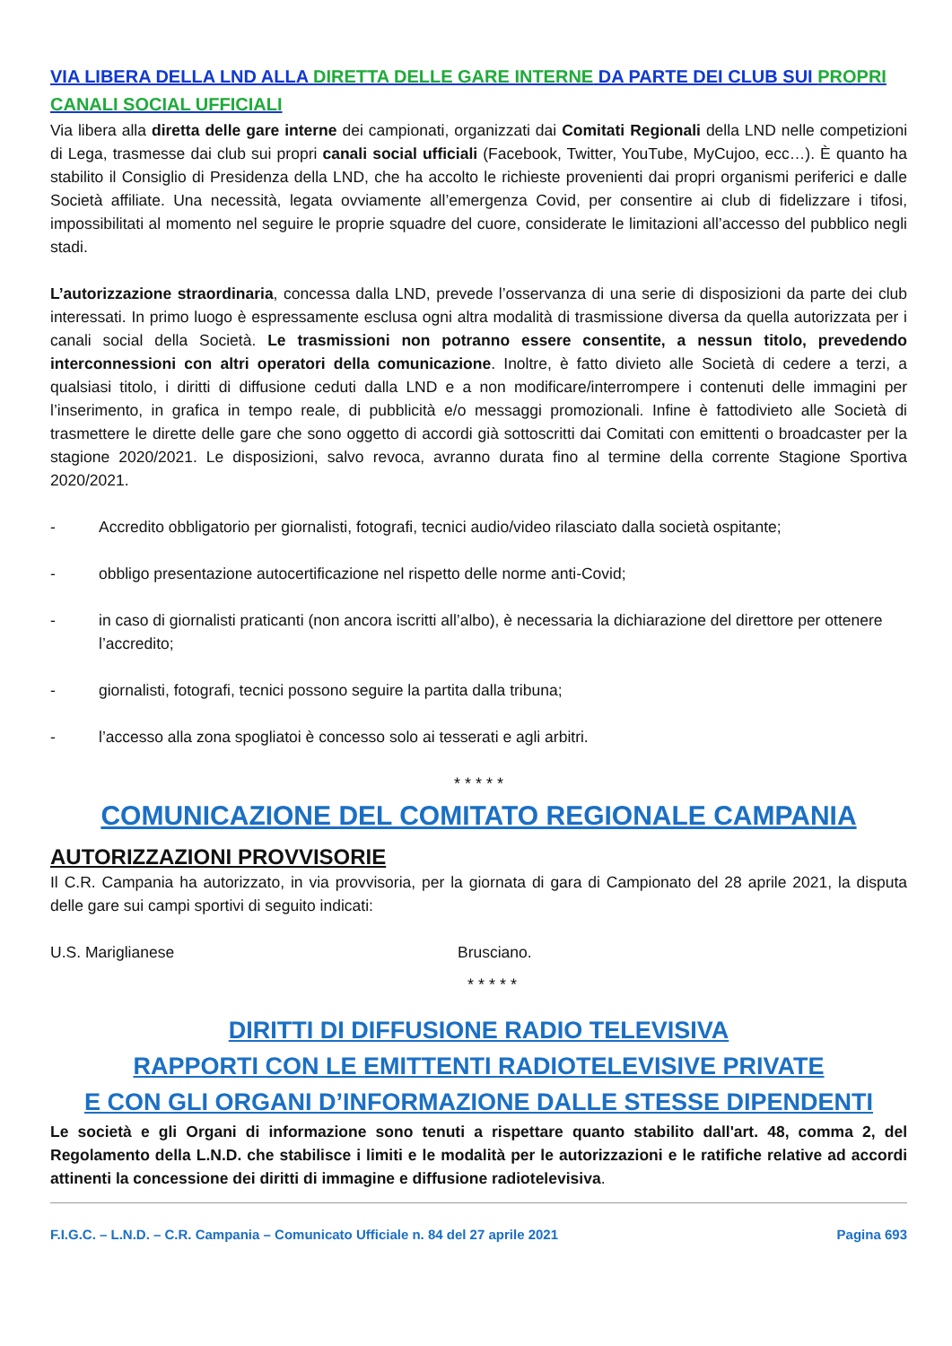VIA LIBERA DELLA LND ALLA DIRETTA DELLE GARE INTERNE DA PARTE DEI CLUB SUI PROPRI CANALI SOCIAL UFFICIALI
Via libera alla diretta delle gare interne dei campionati, organizzati dai Comitati Regionali della LND nelle competizioni di Lega, trasmesse dai club sui propri canali social ufficiali (Facebook, Twitter, YouTube, MyCujoo, ecc…). È quanto ha stabilito il Consiglio di Presidenza della LND, che ha accolto le richieste provenienti dai propri organismi periferici e dalle Società affiliate. Una necessità, legata ovviamente all’emergenza Covid, per consentire ai club di fidelizzare i tifosi, impossibilitati al momento nel seguire le proprie squadre del cuore, considerate le limitazioni all’accesso del pubblico negli stadi.
L’autorizzazione straordinaria, concessa dalla LND, prevede l’osservanza di una serie di disposizioni da parte dei club interessati. In primo luogo è espressamente esclusa ogni altra modalità di trasmissione diversa da quella autorizzata per i canali social della Società. Le trasmissioni non potranno essere consentite, a nessun titolo, prevedendo interconnessioni con altri operatori della comunicazione. Inoltre, è fatto divieto alle Società di cedere a terzi, a qualsiasi titolo, i diritti di diffusione ceduti dalla LND e a non modificare/interrompere i contenuti delle immagini per l’inserimento, in grafica in tempo reale, di pubblicità e/o messaggi promozionali. Infine è fattodivieto alle Società di trasmettere le dirette delle gare che sono oggetto di accordi già sottoscritti dai Comitati con emittenti o broadcaster per la stagione 2020/2021. Le disposizioni, salvo revoca, avranno durata fino al termine della corrente Stagione Sportiva 2020/2021.
- Accredito obbligatorio per giornalisti, fotografi, tecnici audio/video rilasciato dalla società ospitante;
- obbligo presentazione autocertificazione nel rispetto delle norme anti-Covid;
- in caso di giornalisti praticanti (non ancora iscritti all’albo), è necessaria la dichiarazione del direttore per ottenere l’accredito;
- giornalisti, fotografi, tecnici possono seguire la partita dalla tribuna;
- l’accesso alla zona spogliatoi è concesso solo ai tesserati e agli arbitri.
* * * * *
COMUNICAZIONE DEL COMITATO REGIONALE CAMPANIA
AUTORIZZAZIONI PROVVISORIE
Il C.R. Campania ha autorizzato, in via provvisoria, per la giornata di gara di Campionato del 28 aprile 2021, la disputa delle gare sui campi sportivi di seguito indicati:
U.S. Mariglianese Brusciano.
* * * * *
DIRITTI DI DIFFUSIONE RADIO TELEVISIVA
RAPPORTI CON LE EMITTENTI RADIOTELEVISIVE PRIVATE
E CON GLI ORGANI D’INFORMAZIONE DALLE STESSE DIPENDENTI
Le società e gli Organi di informazione sono tenuti a rispettare quanto stabilito dall'art. 48, comma 2, del Regolamento della L.N.D. che stabilisce i limiti e le modalità per le autorizzazioni e le ratifiche relative ad accordi attinenti la concessione dei diritti di immagine e diffusione radiotelevisiva.
F.I.G.C. – L.N.D. – C.R. Campania – Comunicato Ufficiale n. 84 del 27 aprile 2021 Pagina 693